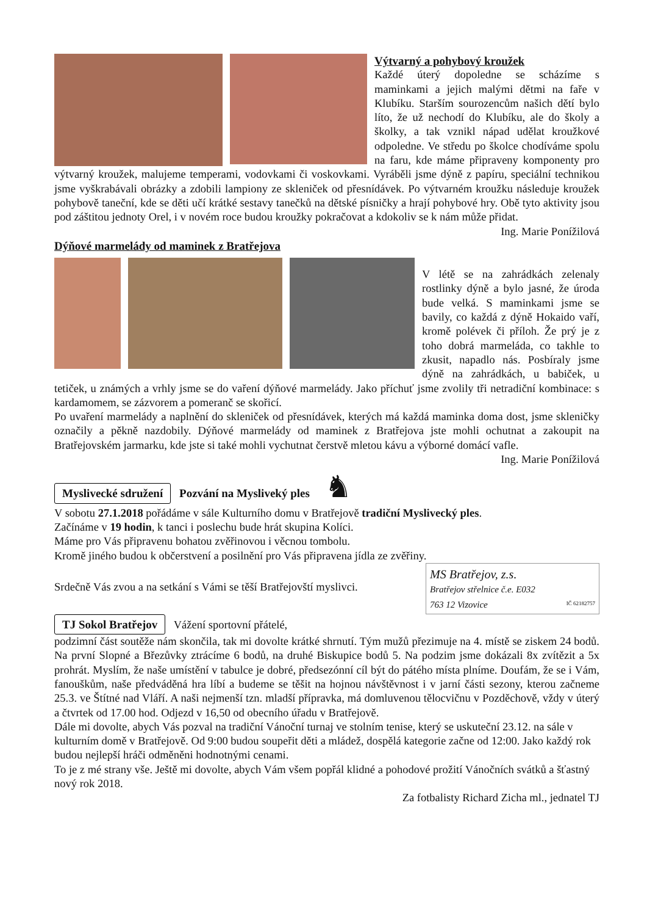Výtvarný a pohybový kroužek
Každé úterý dopoledne se scházíme s maminkami a jejich malými dětmi na faře v Klubíku. Starším sourozencům našich dětí bylo líto, že už nechodí do Klubíku, ale do školy a školky, a tak vznikl nápad udělat kroužkové odpoledne. Ve středu po školce chodíváme spolu na faru, kde máme připraveny komponenty pro výtvarný kroužek, malujeme temperami, vodovkami či voskovkami. Vyráběli jsme dýně z papíru, speciální technikou jsme vyškrabávali obrázky a zdobili lampiony ze skleniček od přesnídávek. Po výtvarném kroužku následuje kroužek pohybově taneční, kde se děti učí krátké sestavy tanečků na dětské písničky a hrají pohybové hry. Obě tyto aktivity jsou pod záštitou jednoty Orel, i v novém roce budou kroužky pokračovat a kdokoliv se k nám může přidat.
Ing. Marie Ponížilová
Dýňové marmelády od maminek z Bratřejova
V létě se na zahrádkách zelenaly rostlinky dýně a bylo jasné, že úroda bude velká. S maminkami jsme se bavily, co každá z dýně Hokaido vaří, kromě polévek či příloh. Že prý je z toho dobrá marmeláda, co takhle to zkusit, napadlo nás. Posbíraly jsme dýně na zahrádkách, u babiček, u tetiček, u známých a vrhly jsme se do vaření dýňové marmelády. Jako příchuť jsme zvolily tři netradiční kombinace: s kardamomem, se zázvorem a pomeranč se skořicí.
Po uvaření marmelády a naplnění do skleniček od přesnídávek, kterých má každá maminka doma dost, jsme skleničky označily a pěkně nazdobily. Dýňové marmelády od maminek z Bratřejova jste mohli ochutnat a zakoupit na Bratřejovském jarmarku, kde jste si také mohli vychutnat čerstvě mletou kávu a výborné domácí vafle.
Ing. Marie Ponížilová
Myslivecké sdružení Pozvání na Mysliveký ples ♞
V sobotu 27.1.2018 pořádáme v sále Kulturního domu v Bratřejově tradiční Myslivecký ples.
Začínáme v 19 hodin, k tanci i poslechu bude hrát skupina Kolíci.
Máme pro Vás připravenu bohatou zvěřinovou i věcnou tombolu.
Kromě jiného budou k občerstvení a posilnění pro Vás připravena jídla ze zvěřiny.
MS Bratřejov, z.s.
Bratřejov střelnice č.e. E032
763 12 Vizovice IČ 62182757
Srdečně Vás zvou a na setkání s Vámi se těší Bratřejovští myslivci.
TJ Sokol Bratřejov Vážení sportovní přátelé,
podzimní část soutěže nám skončila, tak mi dovolte krátké shrnutí. Tým mužů přezimuje na 4. místě se ziskem 24 bodů. Na první Slopné a Březůvky ztrácíme 6 bodů, na druhé Biskupice bodů 5. Na podzim jsme dokázali 8x zvítězit a 5x prohrát. Myslím, že naše umístění v tabulce je dobré, předsezónní cíl být do pátého místa plníme. Doufám, že se i Vám, fanouškům, naše předváděná hra líbí a budeme se těšit na hojnou návštěvnost i v jarní části sezony, kterou začneme 25.3. ve Štítné nad Vláří. A naši nejmenší tzn. mladší přípravka, má domluvenou tělocvičnu v Pozděchově, vždy v úterý a čtvrtek od 17.00 hod. Odjezd v 16,50 od obecního úřadu v Bratřejově.
Dále mi dovolte, abych Vás pozval na tradiční Vánoční turnaj ve stolním tenise, který se uskuteční 23.12. na sále v kulturním domě v Bratřejově. Od 9:00 budou soupeřit děti a mládež, dospělá kategorie začne od 12:00. Jako každý rok budou nejlepší hráči odměněni hodnotnými cenami.
To je z mé strany vše. Ještě mi dovolte, abych Vám všem popřál klidné a pohodové prožití Vánočních svátků a šťastný nový rok 2018.
Za fotbalisty Richard Zicha ml., jednatel TJ